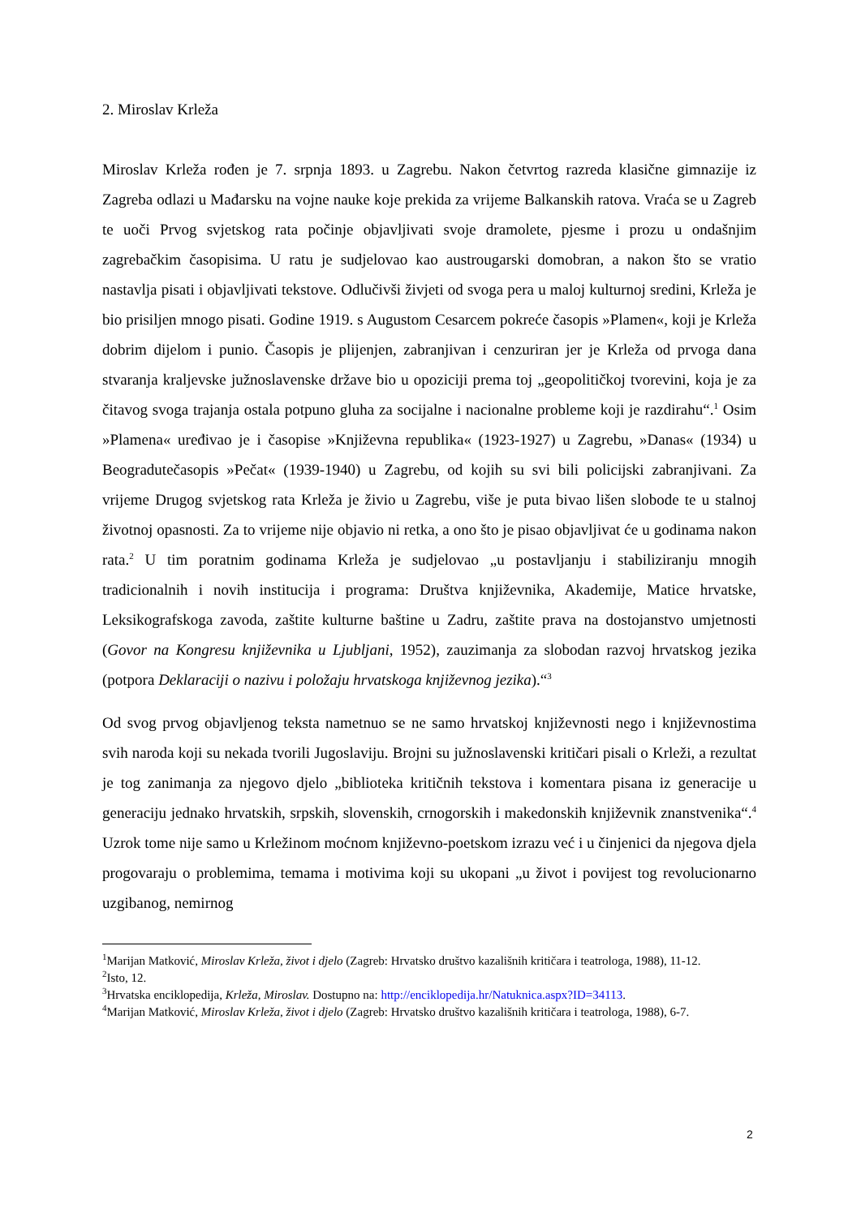2. Miroslav Krleža
Miroslav Krleža rođen je 7. srpnja 1893. u Zagrebu. Nakon četvrtog razreda klasične gimnazije iz Zagreba odlazi u Mađarsku na vojne nauke koje prekida za vrijeme Balkanskih ratova. Vraća se u Zagreb te uoči Prvog svjetskog rata počinje objavljivati svoje dramolete, pjesme i prozu u ondašnjim zagrebačkim časopisima. U ratu je sudjelovao kao austrougarski domobran, a nakon što se vratio nastavlja pisati i objavljivati tekstove. Odlučivši živjeti od svoga pera u maloj kulturnoj sredini, Krleža je bio prisiljen mnogo pisati. Godine 1919. s Augustom Cesarcem pokreće časopis »Plamen«, koji je Krleža dobrim dijelom i punio. Časopis je plijenjen, zabranjivan i cenzuriran jer je Krleža od prvoga dana stvaranja kraljevske južnoslavenske države bio u opoziciji prema toj „geopolitičkoj tvorevini, koja je za čitavog svoga trajanja ostala potpuno gluha za socijalne i nacionalne probleme koji je razdirahu“.<sup>1</sup> Osim »Plamena« uređivao je i časopise »Književna republika« (1923-1927) u Zagrebu, »Danas« (1934) u Beogradutečasopis »Pečat« (1939-1940) u Zagrebu, od kojih su svi bili policijski zabranjivani. Za vrijeme Drugog svjetskog rata Krleža je živio u Zagrebu, više je puta bivao lišen slobode te u stalnoj životnoj opasnosti. Za to vrijeme nije objavio ni retka, a ono što je pisao objavljivat će u godinama nakon rata.<sup>2</sup> U tim poratnim godinama Krleža je sudjelovao „u postavljanju i stabiliziranju mnogih tradicionalnih i novih institucija i programa: Društva književnika, Akademije, Matice hrvatske, Leksikografskoga zavoda, zaštite kulturne baštine u Zadru, zaštite prava na dostojanstvo umjetnosti (Govor na Kongresu književnika u Ljubljani, 1952), zauzimanja za slobodan razvoj hrvatskog jezika (potpora Deklaraciji o nazivu i položaju hrvatskoga književnog jezika).“<sup>3</sup>
Od svog prvog objavljenog teksta nametnuo se ne samo hrvatskoj književnosti nego i književnostima svih naroda koji su nekada tvorili Jugoslaviju. Brojni su južnoslavenski kritičari pisali o Krleži, a rezultat je tog zanimanja za njegovo djelo „biblioteka kritičnih tekstova i komentara pisana iz generacije u generaciju jednako hrvatskih, srpskih, slovenskih, crnogorskih i makedonskih književnik znanstvenika“.<sup>4</sup> Uzrok tome nije samo u Krležinom moćnom književno-poetskom izrazu već i u činjenici da njegova djela progovaraju o problemima, temama i motivima koji su ukopani „u život i povijest tog revolucionarno uzgibanog, nemirnog
<sup>1</sup> Marijan Matković, Miroslav Krleža, život i djelo (Zagreb: Hrvatsko društvo kazališnih kritičara i teatrologa, 1988), 11-12.
<sup>2</sup> Isto, 12.
<sup>3</sup> Hrvatska enciklopedija, Krleža, Miroslav. Dostupno na: http://enciklopedija.hr/Natuknica.aspx?ID=34113.
<sup>4</sup> Marijan Matković, Miroslav Krleža, život i djelo (Zagreb: Hrvatsko društvo kazališnih kritičara i teatrologa, 1988), 6-7.
2